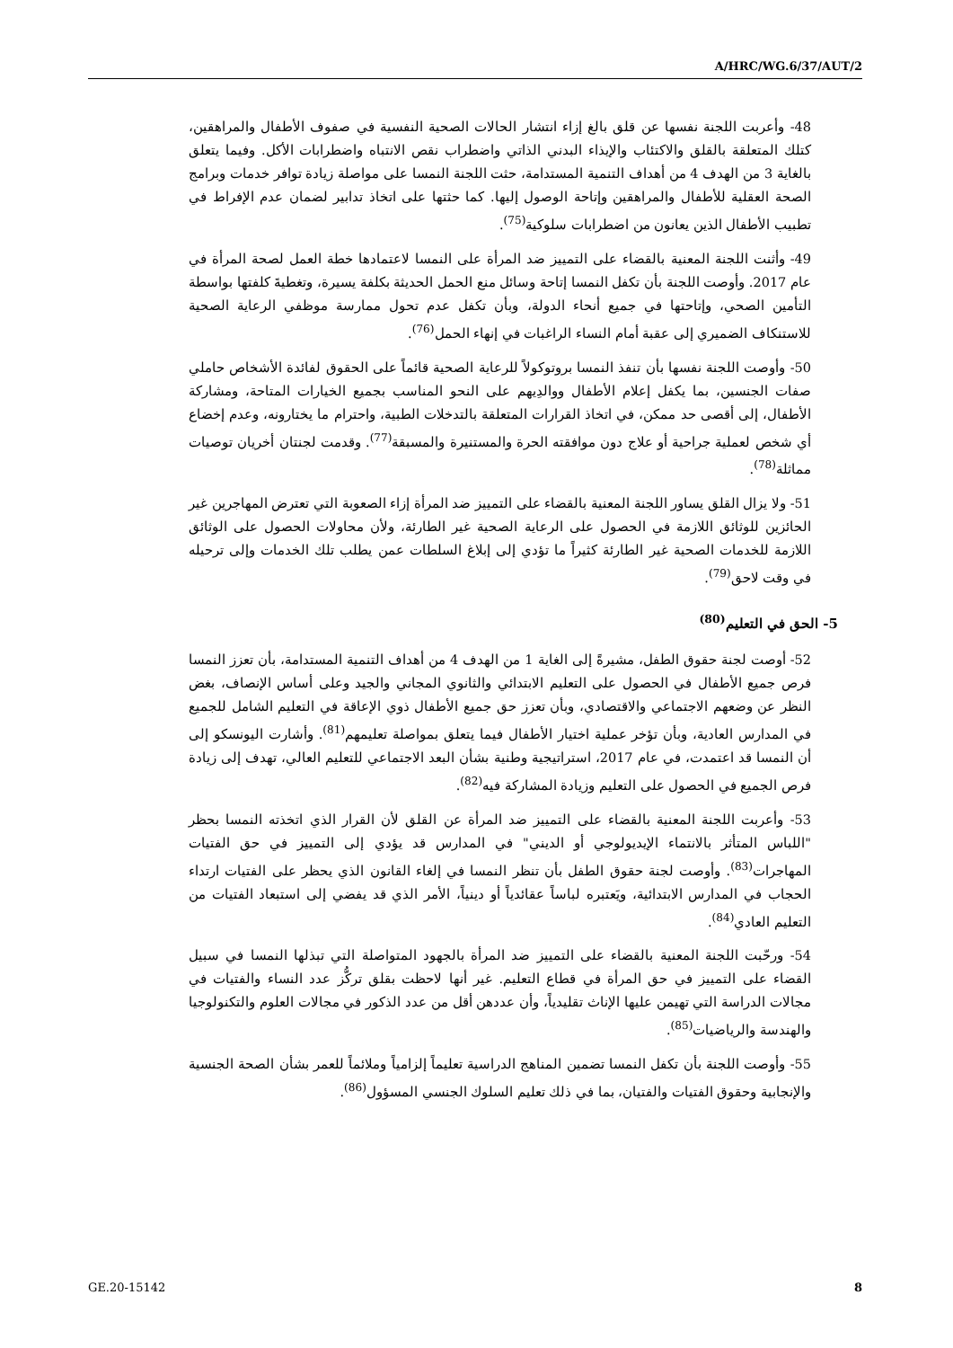A/HRC/WG.6/37/AUT/2
48- وأعربت اللجنة نفسها عن قلق بالغ إزاء انتشار الحالات الصحية النفسية في صفوف الأطفال والمراهقين، كتلك المتعلقة بالقلق والاكتئاب والإيذاء البدني الذاتي واضطراب نقص الانتباه واضطرابات الأكل. وفيما يتعلق بالغاية 3 من الهدف 4 من أهداف التنمية المستدامة، حثت اللجنة النمسا على مواصلة زيادة توافر خدمات وبرامج الصحة العقلية للأطفال والمراهقين وإتاحة الوصول إليها. كما حثتها على اتخاذ تدابير لضمان عدم الإفراط في تطبيب الأطفال الذين يعانون من اضطرابات سلوكية<sup>(75)</sup>.
49- وأثنت اللجنة المعنية بالقضاء على التمييز ضد المرأة على النمسا لاعتمادها خطة العمل لصحة المرأة في عام 2017. وأوصت اللجنة بأن تكفل النمسا إتاحة وسائل منع الحمل الحديثة بكلفة يسيرة، وتغطيةَ كلفتها بواسطة التأمين الصحي، وإتاحتها في جميع أنحاء الدولة، وبأن تكفل عدم تحول ممارسة موظفي الرعاية الصحية للاستنكاف الضميري إلى عقبة أمام النساء الراغبات في إنهاء الحمل<sup>(76)</sup>.
50- وأوصت اللجنة نفسها بأن تنفذ النمسا بروتوكولاً للرعاية الصحية قائماً على الحقوق لفائدة الأشخاص حاملي صفات الجنسين، بما يكفل إعلام الأطفال ووالدِيهم على النحو المناسب بجميع الخيارات المتاحة، ومشاركة الأطفال، إلى أقصى حد ممكن، في اتخاذ القرارات المتعلقة بالتدخلات الطبية، واحترام ما يختارونه، وعدم إخضاع أي شخص لعملية جراحية أو علاج دون موافقته الحرة والمستنيرة والمسبقة<sup>(77)</sup>. وقدمت لجنتان أخريان توصيات مماثلة<sup>(78)</sup>.
51- ولا يزال القلق يساور اللجنة المعنية بالقضاء على التمييز ضد المرأة إزاء الصعوبة التي تعترض المهاجرين غير الحائزين للوثائق اللازمة في الحصول على الرعاية الصحية غير الطارئة، ولأن محاولات الحصول على الوثائق اللازمة للخدمات الصحية غير الطارئة كثيراً ما تؤدي إلى إبلاغ السلطات عمن يطلب تلك الخدمات وإلى ترحيله في وقت لاحق<sup>(79)</sup>.
5- الحق في التعليم<sup>(80)</sup>
52- أوصت لجنة حقوق الطفل، مشيرةً إلى الغاية 1 من الهدف 4 من أهداف التنمية المستدامة، بأن تعزز النمسا فرص جميع الأطفال في الحصول على التعليم الابتدائي والثانوي المجاني والجيد وعلى أساس الإنصاف، بغض النظر عن وضعهم الاجتماعي والاقتصادي، وبأن تعزز حق جميع الأطفال ذوي الإعاقة في التعليم الشامل للجميع في المدارس العادية، وبأن تؤخر عملية اختيار الأطفال فيما يتعلق بمواصلة تعليمهم<sup>(81)</sup>. وأشارت اليونسكو إلى أن النمسا قد اعتمدت، في عام 2017، استراتيجية وطنية بشأن البعد الاجتماعي للتعليم العالي، تهدف إلى زيادة فرص الجميع في الحصول على التعليم وزيادة المشاركة فيه<sup>(82)</sup>.
53- وأعربت اللجنة المعنية بالقضاء على التمييز ضد المرأة عن القلق لأن القرار الذي اتخذته النمسا بحظر "اللباس المتأثر بالانتماء الإيديولوجي أو الديني" في المدارس قد يؤدي إلى التمييز في حق الفتيات المهاجرات<sup>(83)</sup>. وأوصت لجنة حقوق الطفل بأن تنظر النمسا في إلغاء القانون الذي يحظر على الفتيات ارتداء الحجاب في المدارس الابتدائية، ويَعتبره لباساً عقائدياً أو دينياً، الأمر الذي قد يفضي إلى استبعاد الفتيات من التعليم العادي<sup>(84)</sup>.
54- ورحّبت اللجنة المعنية بالقضاء على التمييز ضد المرأة بالجهود المتواصلة التي تبذلها النمسا في سبيل القضاء على التمييز في حق المرأة في قطاع التعليم. غير أنها لاحظت بقلق تركُّز عدد النساء والفتيات في مجالات الدراسة التي تهيمن عليها الإناث تقليدياً، وأن عددهن أقل من عدد الذكور في مجالات العلوم والتكنولوجيا والهندسة والرياضيات<sup>(85)</sup>.
55- وأوصت اللجنة بأن تكفل النمسا تضمين المناهج الدراسية تعليماً إلزامياً وملائماً للعمر بشأن الصحة الجنسية والإنجابية وحقوق الفتيات والفتيان، بما في ذلك تعليم السلوك الجنسي المسؤول<sup>(86)</sup>.
GE.20-15142 8